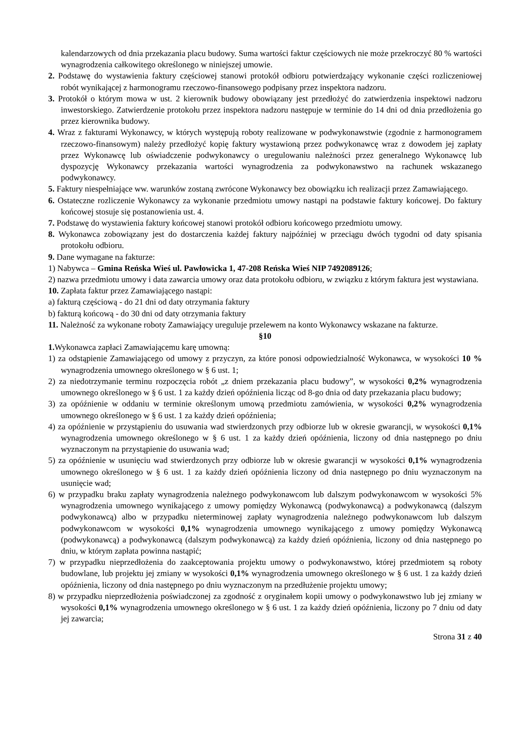kalendarzowych od dnia przekazania placu budowy. Suma wartości faktur częściowych nie może przekroczyć 80 % wartości wynagrodzenia całkowitego określonego w niniejszej umowie.
2. Podstawę do wystawienia faktury częściowej stanowi protokół odbioru potwierdzający wykonanie części rozliczeniowej robót wynikającej z harmonogramu rzeczowo-finansowego podpisany przez inspektora nadzoru.
3. Protokół o którym mowa w ust. 2 kierownik budowy obowiązany jest przedłożyć do zatwierdzenia inspektowi nadzoru inwestorskiego. Zatwierdzenie protokołu przez inspektora nadzoru następuje w terminie do 14 dni od dnia przedłożenia go przez kierownika budowy.
4. Wraz z fakturami Wykonawcy, w których występują roboty realizowane w podwykonawstwie (zgodnie z harmonogramem rzeczowo-finansowym) należy przedłożyć kopię faktury wystawioną przez podwykonawcę wraz z dowodem jej zapłaty przez Wykonawcę lub oświadczenie podwykonawcy o uregulowaniu należności przez generalnego Wykonawcę lub dyspozycję Wykonawcy przekazania wartości wynagrodzenia za podwykonawstwo na rachunek wskazanego podwykonawcy.
5. Faktury niespełniające ww. warunków zostaną zwrócone Wykonawcy bez obowiązku ich realizacji przez Zamawiającego.
6. Ostateczne rozliczenie Wykonawcy za wykonanie przedmiotu umowy nastąpi na podstawie faktury końcowej. Do faktury końcowej stosuje się postanowienia ust. 4.
7. Podstawę do wystawienia faktury końcowej stanowi protokół odbioru końcowego przedmiotu umowy.
8. Wykonawca zobowiązany jest do dostarczenia każdej faktury najpóźniej w przeciągu dwóch tygodni od daty spisania protokołu odbioru.
9. Dane wymagane na fakturze:
1) Nabywca – Gmina Reńska Wieś ul. Pawłowicka 1, 47-208 Reńska Wieś NIP 7492089126;
2) nazwa przedmiotu umowy i data zawarcia umowy oraz data protokołu odbioru, w związku z którym faktura jest wystawiana.
10. Zapłata faktur przez Zamawiającego nastąpi:
a) fakturą częściową - do 21 dni od daty otrzymania faktury
b) fakturą końcową - do 30 dni od daty otrzymania faktury
11. Należność za wykonane roboty Zamawiający ureguluje przelewem na konto Wykonawcy wskazane na fakturze.
§10
1. Wykonawca zapłaci Zamawiającemu karę umowną:
1) za odstąpienie Zamawiającego od umowy z przyczyn, za które ponosi odpowiedzialność Wykonawca, w wysokości 10 % wynagrodzenia umownego określonego w § 6 ust. 1;
2) za niedotrzymanie terminu rozpoczęcia robót „z dniem przekazania placu budowy”, w wysokości 0,2% wynagrodzenia umownego określonego w § 6 ust. 1 za każdy dzień opóźnienia licząc od 8-go dnia od daty przekazania placu budowy;
3) za opóźnienie w oddaniu w terminie określonym umową przedmiotu zamówienia, w wysokości 0,2% wynagrodzenia umownego określonego w § 6 ust. 1 za każdy dzień opóźnienia;
4) za opóźnienie w przystąpieniu do usuwania wad stwierdzonych przy odbiorze lub w okresie gwarancji, w wysokości 0,1% wynagrodzenia umownego określonego w § 6 ust. 1 za każdy dzień opóźnienia, liczony od dnia następnego po dniu wyznaczonym na przystąpienie do usuwania wad;
5) za opóźnienie w usunięciu wad stwierdzonych przy odbiorze lub w okresie gwarancji w wysokości 0,1% wynagrodzenia umownego określonego w § 6 ust. 1 za każdy dzień opóźnienia liczony od dnia następnego po dniu wyznaczonym na usunięcie wad;
6) w przypadku braku zapłaty wynagrodzenia należnego podwykonawcom lub dalszym podwykonawcom w wysokości 5% wynagrodzenia umownego wynikającego z umowy pomiędzy Wykonawcą (podwykonawcą) a podwykonawcą (dalszym podwykonawcą) albo w przypadku nieterminowej zapłaty wynagrodzenia należnego podwykonawcom lub dalszym podwykonawcom w wysokości 0,1% wynagrodzenia umownego wynikającego z umowy pomiędzy Wykonawcą (podwykonawcą) a podwykonawcą (dalszym podwykonawcą) za każdy dzień opóźnienia, liczony od dnia następnego po dniu, w którym zapłata powinna nastąpić;
7) w przypadku nieprzedłożenia do zaakceptowania projektu umowy o podwykonawstwo, której przedmiotem są roboty budowlane, lub projektu jej zmiany w wysokości 0,1% wynagrodzenia umownego określonego w § 6 ust. 1 za każdy dzień opóźnienia, liczony od dnia następnego po dniu wyznaczonym na przedłużenie projektu umowy;
8) w przypadku nieprzedłożenia poświadczonej za zgodność z oryginałem kopii umowy o podwykonawstwo lub jej zmiany w wysokości 0,1% wynagrodzenia umownego określonego w § 6 ust. 1 za każdy dzień opóźnienia, liczony po 7 dniu od daty jej zawarcia;
Strona 31 z 40